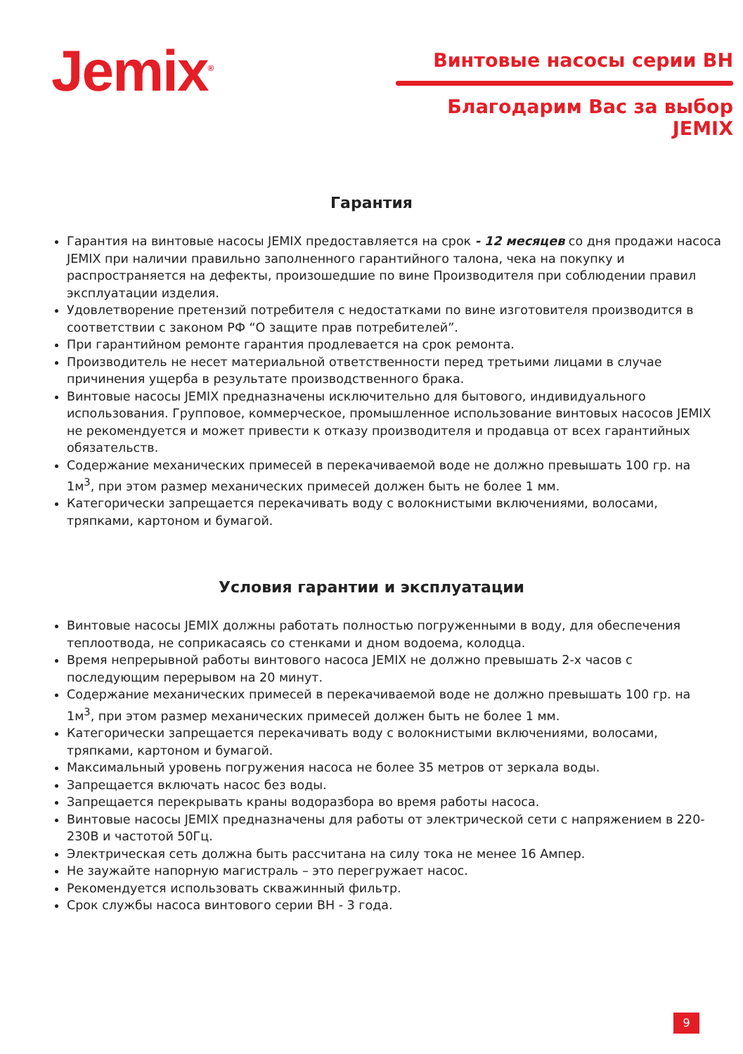Jemix<sup>®</sup>
Винтовые насосы серии ВН
Благодарим Вас за выбор JEMIX
Гарантия
Гарантия на винтовые насосы JEMIX предоставляется на срок - 12 месяцев со дня продажи насоса JEMIX при наличии правильно заполненного гарантийного талона, чека на покупку и распространяется на дефекты, произошедшие по вине Производителя при соблюдении правил эксплуатации изделия.
Удовлетворение претензий потребителя с недостатками по вине изготовителя производится в соответствии с законом РФ “О защите прав потребителей”.
При гарантийном ремонте гарантия продлевается на срок ремонта.
Производитель не несет материальной ответственности перед третьими лицами в случае причинения ущерба в результате производственного брака.
Винтовые насосы JEMIX предназначены исключительно для бытового, индивидуального использования. Групповое, коммерческое, промышленное использование винтовых насосов JEMIX не рекомендуется и может привести к отказу производителя и продавца от всех гарантийных обязательств.
Содержание механических примесей в перекачиваемой воде не должно превышать 100 гр. на 1м<sup>3</sup>, при этом размер механических примесей должен быть не более 1 мм.
Категорически запрещается перекачивать воду с волокнистыми включениями, волосами, тряпками, картоном и бумагой.
Условия гарантии и эксплуатации
Винтовые насосы JEMIX должны работать полностью погруженными в воду, для обеспечения теплоотвода, не соприкасаясь со стенками и дном водоема, колодца.
Время непрерывной работы винтового насоса JEMIX не должно превышать 2-х часов с последующим перерывом на 20 минут.
Содержание механических примесей в перекачиваемой воде не должно превышать 100 гр. на 1м<sup>3</sup>, при этом размер механических примесей должен быть не более 1 мм.
Категорически запрещается перекачивать воду с волокнистыми включениями, волосами, тряпками, картоном и бумагой.
Максимальный уровень погружения насоса не более 35 метров от зеркала воды.
Запрещается включать насос без воды.
Запрещается перекрывать краны водоразбора во время работы насоса.
Винтовые насосы JEMIX предназначены для работы от электрической сети с напряжением в 220-230В и частотой 50Гц.
Электрическая сеть должна быть рассчитана на силу тока не менее 16 Ампер.
Не заужайте напорную магистраль – это перегружает насос.
Рекомендуется использовать скважинный фильтр.
Срок службы насоса винтового серии ВН - 3 года.
9